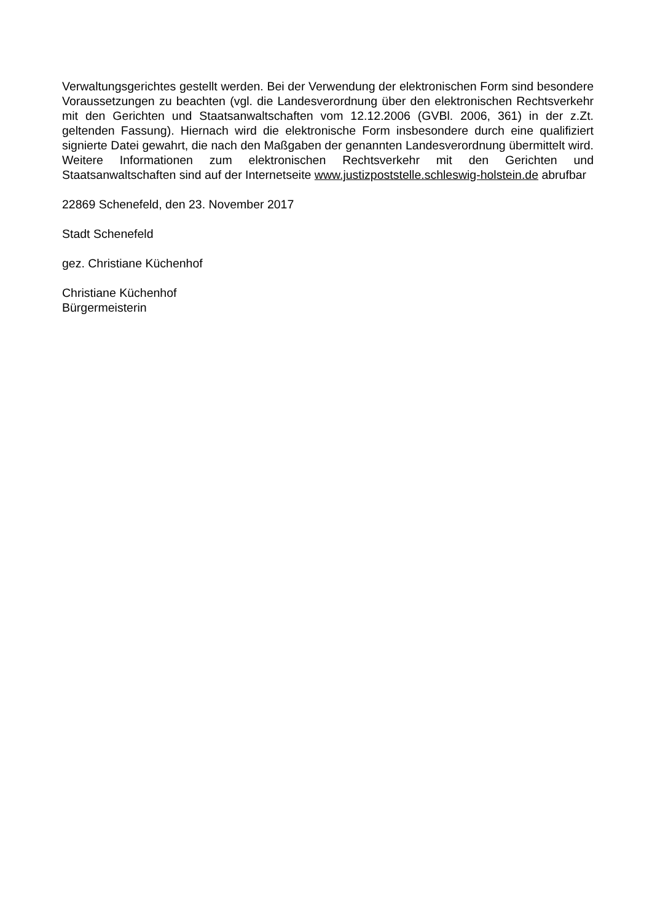Verwaltungsgerichtes gestellt werden. Bei der Verwendung der elektronischen Form sind besondere Voraussetzungen zu beachten (vgl. die Landesverordnung über den elektronischen Rechtsverkehr mit den Gerichten und Staatsanwaltschaften vom 12.12.2006 (GVBl. 2006, 361) in der z.Zt. geltenden Fassung). Hiernach wird die elektronische Form insbesondere durch eine qualifiziert signierte Datei gewahrt, die nach den Maßgaben der genannten Landesverordnung übermittelt wird. Weitere Informationen zum elektronischen Rechtsverkehr mit den Gerichten und Staatsanwaltschaften sind auf der Internetseite www.justizpoststelle.schleswig-holstein.de abrufbar
22869 Schenefeld, den 23. November 2017
Stadt Schenefeld
gez. Christiane Küchenhof
Christiane Küchenhof
Bürgermeisterin